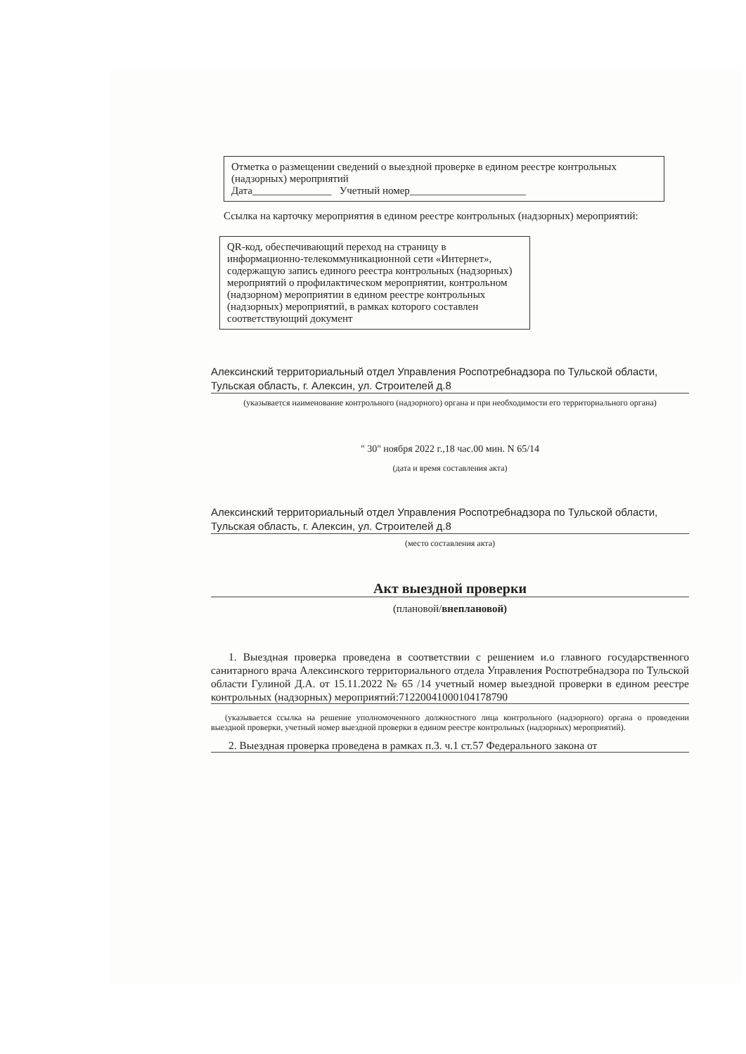Отметка о размещении сведений о выездной проверке в едином реестре контрольных (надзорных) мероприятий
Дата_______________ Учетный номер______________________
Ссылка на карточку мероприятия в едином реестре контрольных (надзорных) мероприятий:
QR-код, обеспечивающий переход на страницу в информационно-телекоммуникационной сети «Интернет», содержащую запись единого реестра контрольных (надзорных) мероприятий о профилактическом мероприятии, контрольном (надзорном) мероприятии в едином реестре контрольных (надзорных) мероприятий, в рамках которого составлен соответствующий документ
Алексинский территориальный отдел Управления Роспотребнадзора по Тульской области, Тульская область, г. Алексин, ул. Строителей д.8
(указывается наименование контрольного (надзорного) органа и при необходимости его территориального органа)
" 30" ноября 2022 г.,18 час.00 мин. N 65/14
(дата и время составления акта)
Алексинский территориальный отдел Управления Роспотребнадзора по Тульской области, Тульская область, г. Алексин, ул. Строителей д.8
(место составления акта)
Акт выездной проверки
(плановой/внеплановой)
1. Выездная проверка проведена в соответствии с решением и.о главного государственного санитарного врача Алексинского территориального отдела Управления Роспотребнадзора по Тульской области Гулиной Д.А. от 15.11.2022 № 65 /14 учетный номер выездной проверки в едином реестре контрольных (надзорных) мероприятий:71220041000104178790
(указывается ссылка на решение уполномоченного должностного лица контрольного (надзорного) органа о проведении выездной проверки, учетный номер выездной проверки в едином реестре контрольных (надзорных) мероприятий).
2. Выездная проверка проведена в рамках п.3. ч.1 ст.57 Федерального закона от